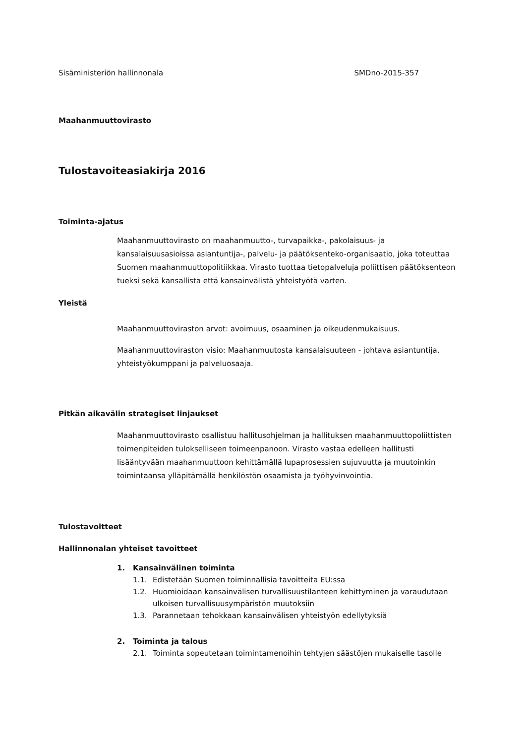Sisäministeriön hallinnonala SMDno-2015-357
Maahanmuuttovirasto
Tulostavoiteasiakirja 2016
Toiminta-ajatus
Maahanmuuttovirasto on maahanmuutto-, turvapaikka-, pakolaisuus- ja kansalaisuusasioissa asiantuntija-, palvelu- ja päätöksenteko-organisaatio, joka toteuttaa Suomen maahanmuuttopolitiikkaa. Virasto tuottaa tietopalveluja poliittisen päätöksenteon tueksi sekä kansallista että kansainvälistä yhteistyötä varten.
Yleistä
Maahanmuuttoviraston arvot: avoimuus, osaaminen ja oikeudenmukaisuus.
Maahanmuuttoviraston visio: Maahanmuutosta kansalaisuuteen - johtava asiantuntija, yhteistyökumppani ja palveluosaaja.
Pitkän aikavälin strategiset linjaukset
Maahanmuuttovirasto osallistuu hallitusohjelman ja hallituksen maahanmuuttopoliittisten toimenpiteiden tulokselliseen toimeenpanoon. Virasto vastaa edelleen hallitusti lisääntyvään maahanmuuttoon kehittämällä lupaprosessien sujuvuutta ja muutoinkin toimintaansa ylläpitämällä henkilöstön osaamista ja työhyvinvointia.
Tulostavoitteet
Hallinnonalan yhteiset tavoitteet
1. Kansainvälinen toiminta
1.1. Edistetään Suomen toiminnallisia tavoitteita EU:ssa
1.2. Huomioidaan kansainvälisen turvallisuustilanteen kehittyminen ja varaudutaan ulkoisen turvallisuusympäristön muutoksiin
1.3. Parannetaan tehokkaan kansainvälisen yhteistyön edellytyksiä
2. Toiminta ja talous
2.1. Toiminta sopeutetaan toimintamenoihin tehtyjen säästöjen mukaiselle tasolle